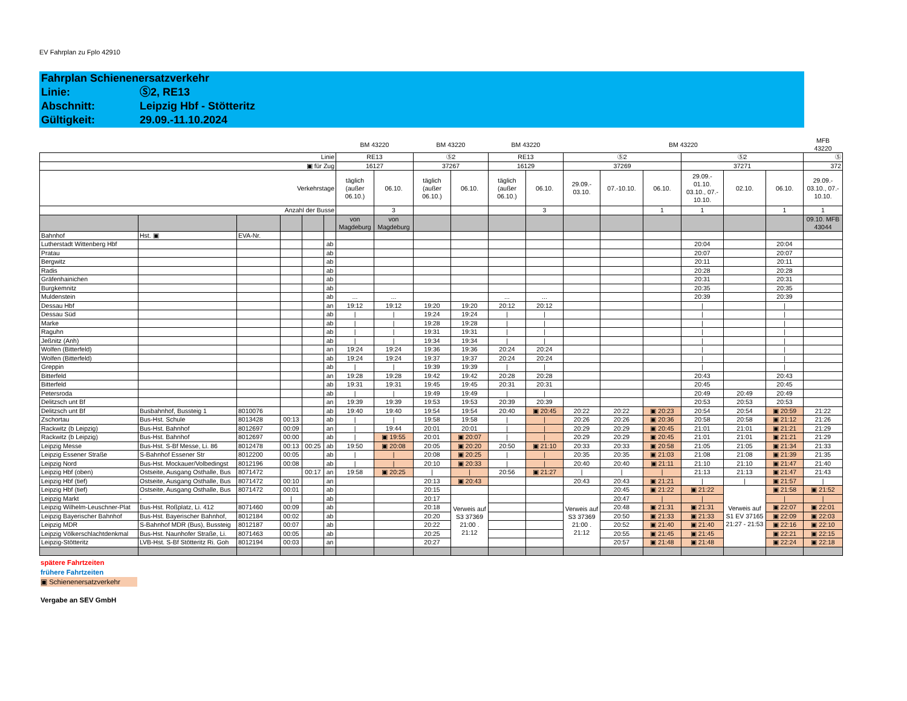EV Fahrplan zu Fplo 42910
Fahrplan Schienenersatzverkehr
Linie: Ⓢ2, RE13
Abschnitt: Leipzig Hbf - Stötteritz
Gültigkeit: 29.09.-11.10.2024
| | | | | | | BM 43220 | | BM 43220 | | BM 43220 | | | | BM 43220 | | | | MFB 43220 | |
| Linie | | | | | | RE13 | | Ⓢ2 | | RE13 | | Ⓢ2 | | | Ⓢ2 | | | Ⓢ | |
| ▣ für Zug | | | | | | 16127 | | 37267 | | 16129 | | 37269 | | | 37271 | | | 372 | |
| Verkehrstage | | | | | | täglich (außer 06.10.) | 06.10. | täglich (außer 06.10.) | 06.10. | täglich (außer 06.10.) | 06.10. | 29.09.- 03.10. | 07.-10.10. | 06.10. | 29.09.- 01.10. 03.10., 07.- 10.10. | 02.10. | 06.10. | 29.09.- 03.10., 07.- 10.10. | |
| Anzahl der Busse | | | | | | | 3 | | | | 3 | | | 1 | 1 | | 1 | 1 | |
| | | | | | | von Magdeburg | von Magdeburg | | | | | | | | | | | 09.10. MFB 43044 | |
| Bahnhof | Hst. ▣ | EVA-Nr. | | | | | | | | | | | | | | | | | |
| Lutherstadt Wittenberg Hbf | | | | | ab | | | | | | | | | | 20:04 | | 20:04 | | |
| Pratau | | | | | ab | | | | | | | | | | 20:07 | | 20:07 | | |
| Bergwitz | | | | | ab | | | | | | | | | | 20:11 | | 20:11 | | |
| Radis | | | | | ab | | | | | | | | | | 20:28 | | 20:28 | | |
| Gräfenhainichen | | | | | ab | | | | | | | | | | 20:31 | | 20:31 | | |
| Burgkemnitz | | | | | ab | | | | | | | | | | 20:35 | | 20:35 | | |
| Muldenstein | | | | | ab | ... | ... | | | ... | ... | | | | 20:39 | | 20:39 | | |
| Dessau Hbf | | | | | an | 19:12 | 19:12 | 19:20 | 19:20 | 20:12 | 20:12 | | | | / | | / | | |
| Dessau Süd | | | | | ab | / | / | 19:24 | 19:24 | / | / | | | | / | | / | | |
| Marke | | | | | ab | / | / | 19:28 | 19:28 | / | / | | | | / | | / | | |
| Raguhn | | | | | ab | / | / | 19:31 | 19:31 | / | / | | | | / | | / | | |
| Jeßnitz (Anh) | | | | | ab | / | / | 19:34 | 19:34 | / | / | | | | / | | / | | |
| Wolfen (Bitterfeld) | | | | | an | 19:24 | 19:24 | 19:36 | 19:36 | 20:24 | 20:24 | | | | / | | / | | |
| Wolfen (Bitterfeld) | | | | | ab | 19:24 | 19:24 | 19:37 | 19:37 | 20:24 | 20:24 | | | | / | | / | | |
| Greppin | | | | | ab | / | / | 19:39 | 19:39 | / | / | | | | / | | / | | |
| Bitterfeld | | | | | an | 19:28 | 19:28 | 19:42 | 19:42 | 20:28 | 20:28 | | | | 20:43 | | 20:43 | | |
| Bitterfeld | | | | | ab | 19:31 | 19:31 | 19:45 | 19:45 | 20:31 | 20:31 | | | | 20:45 | | 20:45 | | |
| Petersroda | | | | | ab | / | / | 19:49 | 19:49 | / | / | | | | 20:49 | 20:49 | 20:49 | | |
| Delitzsch unt Bf | | | | | an | 19:39 | 19:39 | 19:53 | 19:53 | 20:39 | 20:39 | | | | 20:53 | 20:53 | 20:53 | | |
| Delitzsch unt Bf | Busbahnhof, Bussteig 1 | 8010076 | | | ab | 19:40 | 19:40 | 19:54 | 19:54 | 20:40 | ▣ 20:45 | 20:22 | 20:22 | ▣ 20:23 | 20:54 | 20:54 | ▣ 20:59 | 21:22 | |
| Zschortau | Bus-Hst. Schule | 8013428 | 00:13 | | ab | / | / | 19:58 | 19:58 | / | / | 20:26 | 20:26 | ▣ 20:36 | 20:58 | 20:58 | ▣ 21:12 | 21:26 | |
| Rackwitz (b Leipzig) | Bus-Hst. Bahnhof | 8012697 | 00:09 | | an | / | 19:44 | 20:01 | 20:01 | / | / | 20:29 | 20:29 | ▣ 20:45 | 21:01 | 21:01 | ▣ 21:21 | 21:29 | |
| Rackwitz (b Leipzig) | Bus-Hst. Bahnhof | 8012697 | 00:00 | | ab | / | ▣ 19:55 | 20:01 | ▣ 20:07 | / | / | 20:29 | 20:29 | ▣ 20:45 | 21:01 | 21:01 | ▣ 21:21 | 21:29 | |
| Leipzig Messe | Bus-Hst. S-Bf Messe, Li. 86 | 8012478 | 00:13 | 00:25 | ab | 19:50 | ▣ 20:08 | 20:05 | ▣ 20:20 | 20:50 | ▣ 21:10 | 20:33 | 20:33 | ▣ 20:58 | 21:05 | 21:05 | ▣ 21:34 | 21:33 | |
| Leipzig Essener Straße | S-Bahnhof Essener Str | 8012200 | 00:05 | | ab | / | / | 20:08 | ▣ 20:25 | / | / | 20:35 | 20:35 | ▣ 21:03 | 21:08 | 21:08 | ▣ 21:39 | 21:35 | |
| Leipzig Nord | Bus-Hst. Mockauer/Volbedingst | 8012196 | 00:08 | | ab | / | / | 20:10 | ▣ 20:33 | / | / | 20:40 | 20:40 | ▣ 21:11 | 21:10 | 21:10 | ▣ 21:47 | 21:40 | |
| Leipzig Hbf (oben) | Ostseite, Ausgang Osthalle, Bus | 8071472 | | 00:17 | an | 19:58 | ▣ 20:25 | / | / | 20:56 | ▣ 21:27 | / | / | / | 21:13 | 21:13 | ▣ 21:47 | 21:43 | |
| Leipzig Hbf (tief) | Ostseite, Ausgang Osthalle, Bus | 8071472 | 00:10 | | an | | | 20:13 | ▣ 20:43 | | | 20:43 | 20:43 | ▣ 21:21 | / | / | ▣ 21:57 | / | |
| Leipzig Hbf (tief) | Ostseite, Ausgang Osthalle, Bus | 8071472 | 00:01 | | ab | | | 20:15 | | | | | 20:45 | ▣ 21:22 | ▣ 21:22 | Verweis auf S1 EV 37165 21:27 - 21:53 | ▣ 21:58 | ▣ 21:52 | |
| Leipzig Markt | - | | / | | ab | | | 20:17 | Verweis auf S3 37369 21:00 . 21:12 | | | Verweis auf S3 37369 21:00 . 21:12 | 20:47 | / | / | | / | / | |
| Leipzig Wilhelm-Leuschner-Plat | Bus-Hst. Roßplatz, Li. 412 | 8071460 | 00:09 | | ab | | | 20:18 | | | | | 20:48 | ▣ 21:31 | ▣ 21:31 | | ▣ 22:07 | ▣ 22:01 | |
| Leipzig Bayerischer Bahnhof | Bus-Hst. Bayerischer Bahnhof, | 8012184 | 00:02 | | ab | | | 20:20 | | | | | 20:50 | ▣ 21:33 | ▣ 21:33 | | ▣ 22:09 | ▣ 22:03 | |
| Leipzig MDR | S-Bahnhof MDR (Bus), Bussteig | 8012187 | 00:07 | | ab | | | 20:22 | | | | | 20:52 | ▣ 21:40 | ▣ 21:40 | | ▣ 22:16 | ▣ 22:10 | |
| Leipzig Völkerschlachtdenkmal | Bus-Hst. Naunhofer Straße, Li. | 8071463 | 00:05 | | ab | | | 20:25 | | | | | 20:55 | ▣ 21:45 | ▣ 21:45 | | ▣ 22:21 | ▣ 22:15 | |
| Leipzig-Stötteritz | LVB-Hst. S-Bf Stötteritz Ri. Goh | 8012194 | 00:03 | | an | | | 20:27 | | | | | 20:57 | ▣ 21:48 | ▣ 21:48 | | ▣ 22:24 | ▣ 22:18 | |
spätere Fahrtzeiten
frühere Fahrtzeiten
▣ Schienenersatzverkehr
Vergabe an SEV GmbH